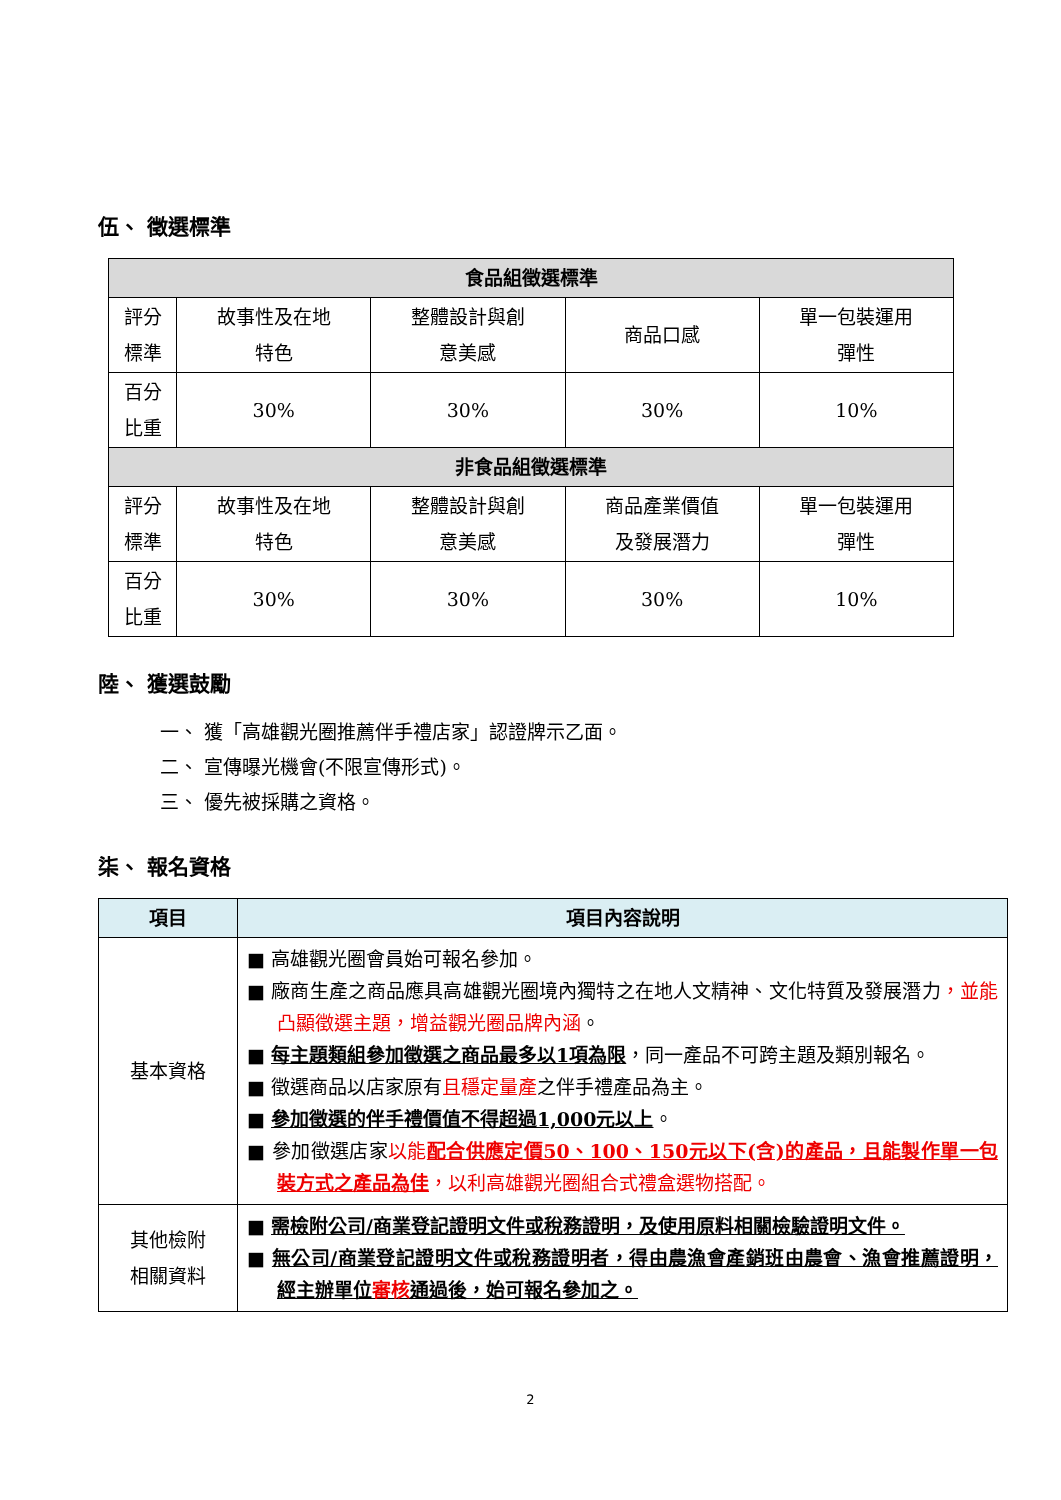伍、 徵選標準
| 食品組徵選標準 | | | | |
| 評分 標準 | 故事性及在地 特色 | 整體設計與創 意美感 | 商品口感 | 單一包裝運用 彈性 |
| 百分 比重 | 30% | 30% | 30% | 10% |
| 非食品組徵選標準 | | | | |
| 評分 標準 | 故事性及在地 特色 | 整體設計與創 意美感 | 商品產業價值 及發展潛力 | 單一包裝運用 彈性 |
| 百分 比重 | 30% | 30% | 30% | 10% |
陸、 獲選鼓勵
一、 獲「高雄觀光圈推薦伴手禮店家」認證牌示乙面。
二、 宣傳曝光機會(不限宣傳形式)。
三、 優先被採購之資格。
柒、 報名資格
| 項目 | 項目內容說明 |
| --- | --- |
| 基本資格 | ■ 高雄觀光圈會員始可報名參加。 ■ 廠商生產之商品應具高雄觀光圈境內獨特之在地人文精神、文化特質及發展潛力 ，並能凸顯徵選主題，增益觀光圈品牌內涵 。 ■ 每主題類組參加徵選之商品最多以1項為限 ，同一產品不可跨主題及類別報名。 ■ 徵選商品以店家原有 且穩定量產 之伴手禮產品為主。 ■ 參加徵選的伴手禮價值不得超過1,000元以上 。 ■ 參加徵選店家 以能 配合供應定價50、100、150元以下(含)的產品，且能製作單一包裝方式之產品為佳 ，以利高雄觀光圈組合式禮盒選物搭配。 |
| 其他檢附 相關資料 | ■ 需檢附公司/商業登記證明文件或稅務證明，及使用原料相關檢驗證明文件。 ■ 無公司/商業登記證明文件或稅務證明者，得由農漁會產銷班由農會、漁會推薦證明，經主辦單位 審核 通過後，始可報名參加之。 |
2